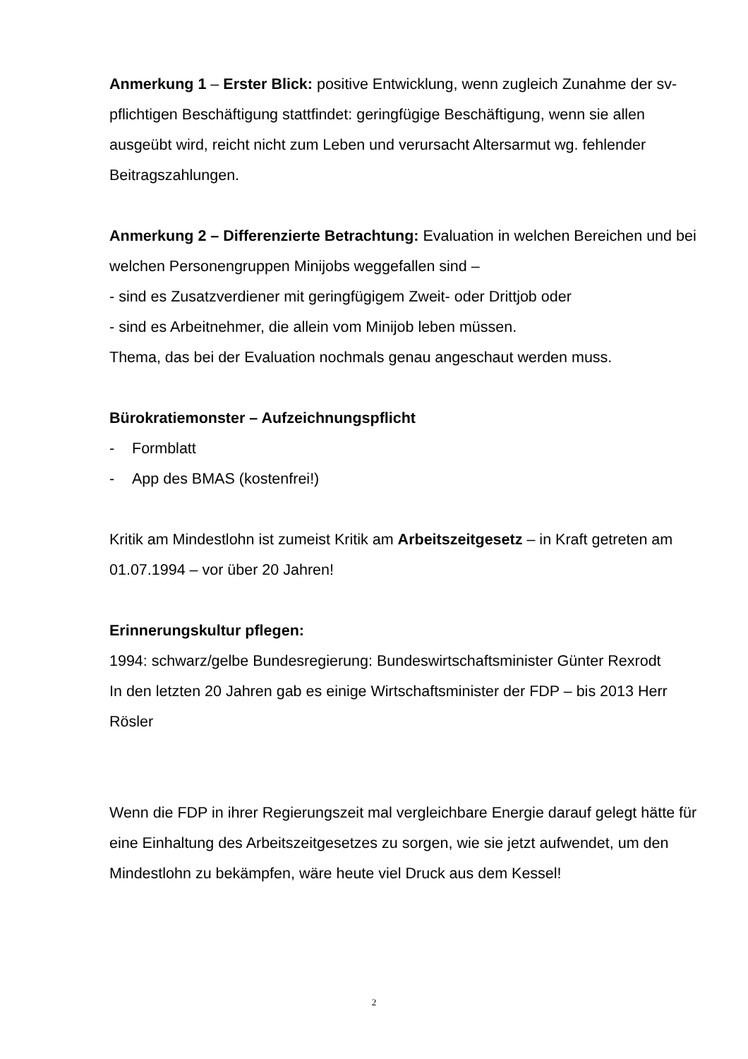Anmerkung 1 – Erster Blick: positive Entwicklung, wenn zugleich Zunahme der sv-pflichtigen Beschäftigung stattfindet: geringfügige Beschäftigung, wenn sie allen ausgeübt wird, reicht nicht zum Leben und verursacht Altersarmut wg. fehlender Beitragszahlungen.
Anmerkung 2 – Differenzierte Betrachtung: Evaluation in welchen Bereichen und bei welchen Personengruppen Minijobs weggefallen sind –
- sind es Zusatzverdiener mit geringfügigem Zweit- oder Drittjob oder
- sind es Arbeitnehmer, die allein vom Minijob leben müssen.
Thema, das bei der Evaluation nochmals genau angeschaut werden muss.
Bürokratiemonster – Aufzeichnungspflicht
- Formblatt
- App des BMAS (kostenfrei!)
Kritik am Mindestlohn ist zumeist Kritik am Arbeitszeitgesetz – in Kraft getreten am 01.07.1994 – vor über 20 Jahren!
Erinnerungskultur pflegen:
1994: schwarz/gelbe Bundesregierung: Bundeswirtschaftsminister Günter Rexrodt
In den letzten 20 Jahren gab es einige Wirtschaftsminister der FDP – bis 2013 Herr Rösler
Wenn die FDP in ihrer Regierungszeit mal vergleichbare Energie darauf gelegt hätte für eine Einhaltung des Arbeitszeitgesetzes zu sorgen, wie sie jetzt aufwendet, um den Mindestlohn zu bekämpfen, wäre heute viel Druck aus dem Kessel!
2